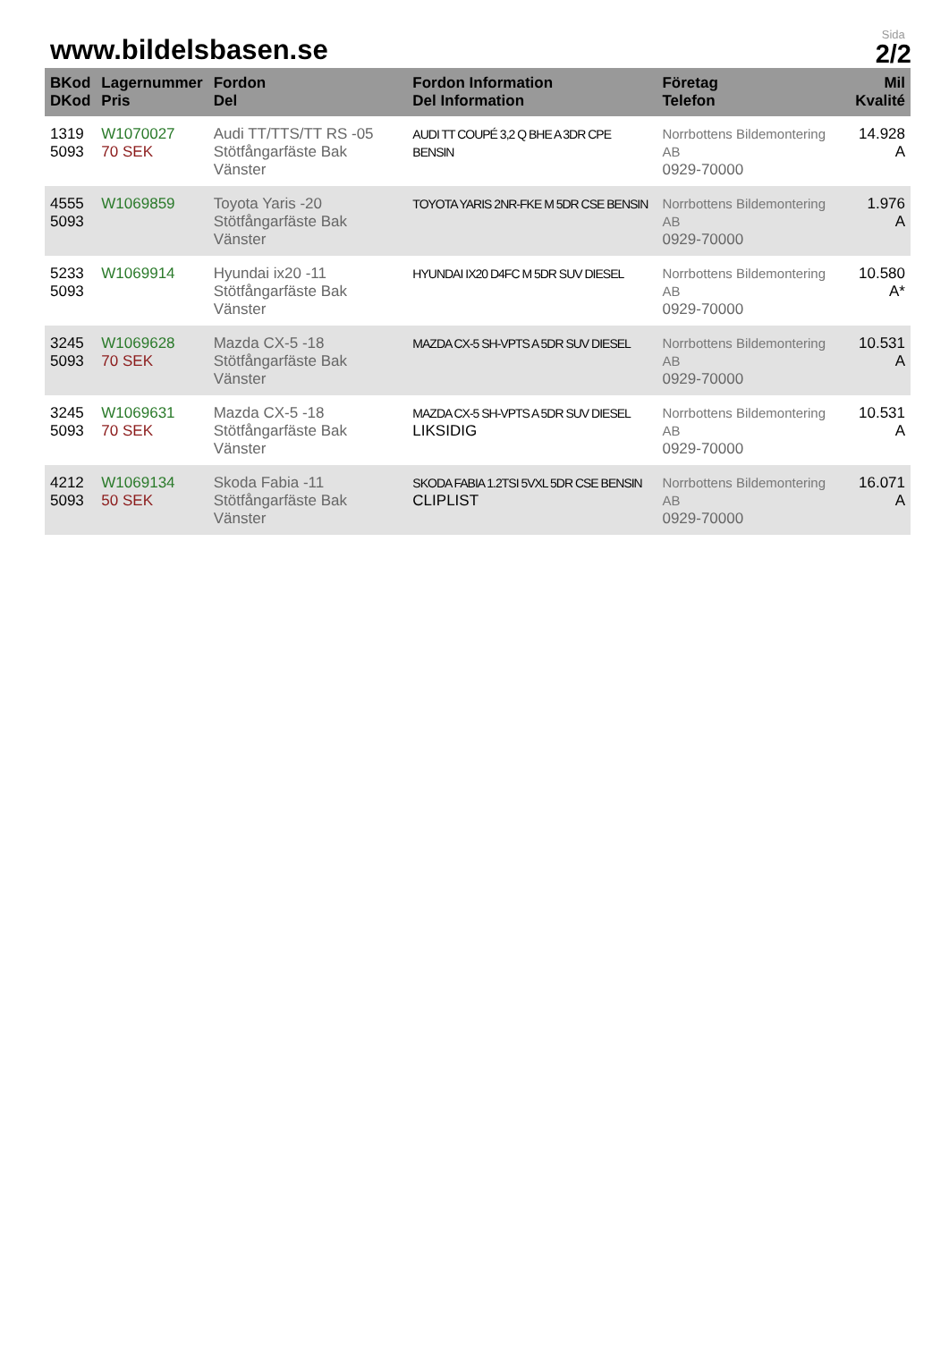www.bildelsbasen.se
Sida
2/2
| BKod DKod | Lagernummer Pris | Fordon Del | Fordon Information Del Information | Företag Telefon | Mil Kvalité |
| --- | --- | --- | --- | --- | --- |
| 1319 5093 | W1070027 70 SEK | Audi TT/TTS/TT RS -05 Stötfångarfäste Bak Vänster | AUDI TT COUPÉ 3,2 Q BHE A 3DR CPE BENSIN | Norrbottens Bildemontering AB 0929-70000 | 14.928 A |
| 4555 5093 | W1069859 | Toyota Yaris -20 Stötfångarfäste Bak Vänster | TOYOTA YARIS 2NR-FKE M 5DR CSE BENSIN | Norrbottens Bildemontering AB 0929-70000 | 1.976 A |
| 5233 5093 | W1069914 | Hyundai ix20 -11 Stötfångarfäste Bak Vänster | HYUNDAI IX20 D4FC M 5DR SUV DIESEL | Norrbottens Bildemontering AB 0929-70000 | 10.580 A* |
| 3245 5093 | W1069628 70 SEK | Mazda CX-5 -18 Stötfångarfäste Bak Vänster | MAZDA CX-5 SH-VPTS A 5DR SUV DIESEL | Norrbottens Bildemontering AB 0929-70000 | 10.531 A |
| 3245 5093 | W1069631 70 SEK | Mazda CX-5 -18 Stötfångarfäste Bak Vänster | MAZDA CX-5 SH-VPTS A 5DR SUV DIESEL LIKSIDIG | Norrbottens Bildemontering AB 0929-70000 | 10.531 A |
| 4212 5093 | W1069134 50 SEK | Skoda Fabia -11 Stötfångarfäste Bak Vänster | SKODA FABIA 1.2TSI 5VXL 5DR CSE BENSIN CLIPLIST | Norrbottens Bildemontering AB 0929-70000 | 16.071 A |